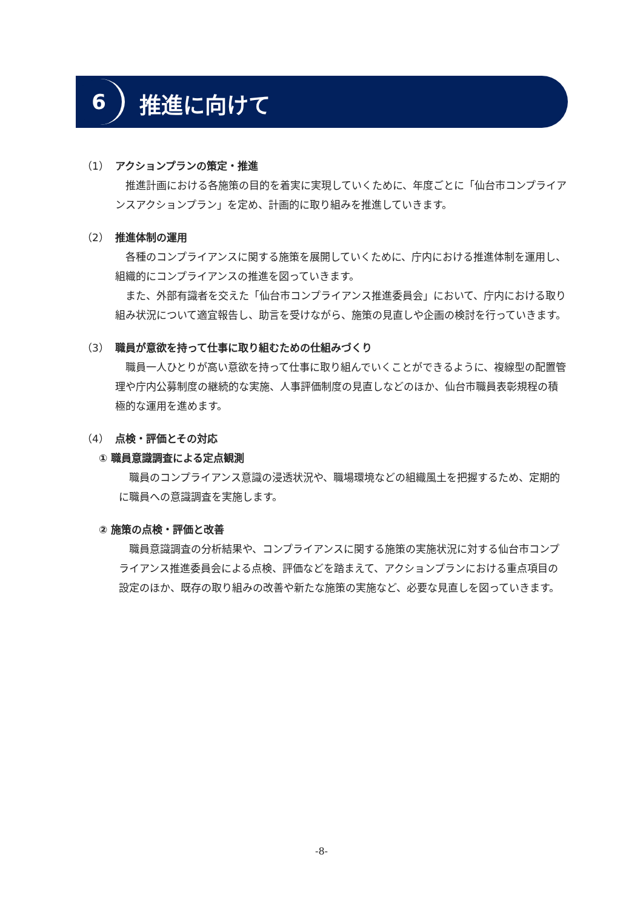6 推進に向けて
（1） アクションプランの策定・推進
推進計画における各施策の目的を着実に実現していくために、年度ごとに「仙台市コンプライアンスアクションプラン」を定め、計画的に取り組みを推進していきます。
（2） 推進体制の運用
各種のコンプライアンスに関する施策を展開していくために、庁内における推進体制を運用し、組織的にコンプライアンスの推進を図っていきます。
また、外部有識者を交えた「仙台市コンプライアンス推進委員会」において、庁内における取り組み状況について適宜報告し、助言を受けながら、施策の見直しや企画の検討を行っていきます。
（3） 職員が意欲を持って仕事に取り組むための仕組みづくり
職員一人ひとりが高い意欲を持って仕事に取り組んでいくことができるように、複線型の配置管理や庁内公募制度の継続的な実施、人事評価制度の見直しなどのほか、仙台市職員表彰規程の積極的な運用を進めます。
（4） 点検・評価とその対応
① 職員意識調査による定点観測
職員のコンプライアンス意識の浸透状況や、職場環境などの組織風土を把握するため、定期的に職員への意識調査を実施します。
② 施策の点検・評価と改善
職員意識調査の分析結果や、コンプライアンスに関する施策の実施状況に対する仙台市コンプライアンス推進委員会による点検、評価などを踏まえて、アクションプランにおける重点項目の設定のほか、既存の取り組みの改善や新たな施策の実施など、必要な見直しを図っていきます。
-8-